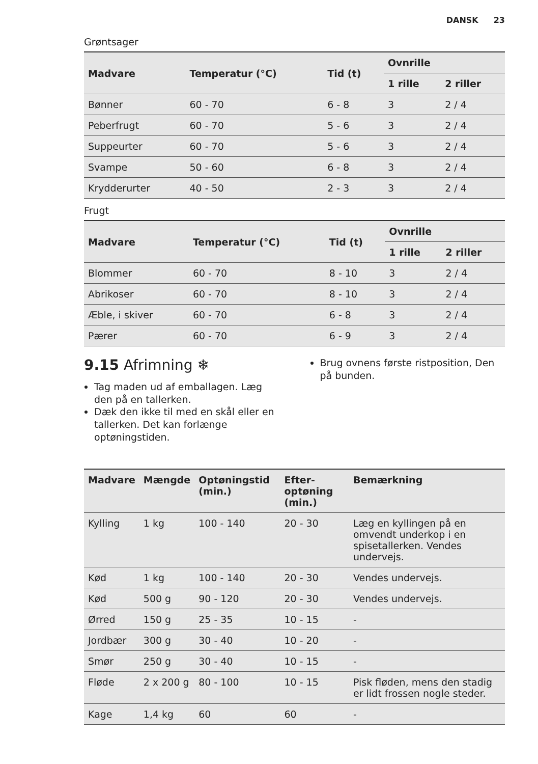DANSK 23
Grøntsager
| Madvare | Temperatur (°C) | Tid (t) | Ovnrille | |
| --- | --- | --- | --- | --- |
| | | | 1 rille | 2 riller |
| Bønner | 60 - 70 | 6 - 8 | 3 | 2 / 4 |
| Peberfrugt | 60 - 70 | 5 - 6 | 3 | 2 / 4 |
| Suppeurter | 60 - 70 | 5 - 6 | 3 | 2 / 4 |
| Svampe | 50 - 60 | 6 - 8 | 3 | 2 / 4 |
| Krydderurter | 40 - 50 | 2 - 3 | 3 | 2 / 4 |
Frugt
| Madvare | Temperatur (°C) | Tid (t) | Ovnrille | |
| --- | --- | --- | --- | --- |
| | | | 1 rille | 2 riller |
| Blommer | 60 - 70 | 8 - 10 | 3 | 2 / 4 |
| Abrikoser | 60 - 70 | 8 - 10 | 3 | 2 / 4 |
| Æble, i skiver | 60 - 70 | 6 - 8 | 3 | 2 / 4 |
| Pærer | 60 - 70 | 6 - 9 | 3 | 2 / 4 |
9.15 Afrimning ❄
Tag maden ud af emballagen. Læg den på en tallerken.
Dæk den ikke til med en skål eller en tallerken. Det kan forlænge optøningstiden.
Brug ovnens første ristposition, Den på bunden.
| Madvare | Mængde | Optøningstid (min.) | Efter-optøning (min.) | Bemærkning |
| --- | --- | --- | --- | --- |
| Kylling | 1 kg | 100 - 140 | 20 - 30 | Læg en kyllingen på en omvendt underkop i en spisetallerken. Vendes undervejs. |
| Kød | 1 kg | 100 - 140 | 20 - 30 | Vendes undervejs. |
| Kød | 500 g | 90 - 120 | 20 - 30 | Vendes undervejs. |
| Ørred | 150 g | 25 - 35 | 10 - 15 | - |
| Jordbær | 300 g | 30 - 40 | 10 - 20 | - |
| Smør | 250 g | 30 - 40 | 10 - 15 | - |
| Fløde | 2 x 200 g | 80 - 100 | 10 - 15 | Pisk fløden, mens den stadig er lidt frossen nogle steder. |
| Kage | 1,4 kg | 60 | 60 | - |